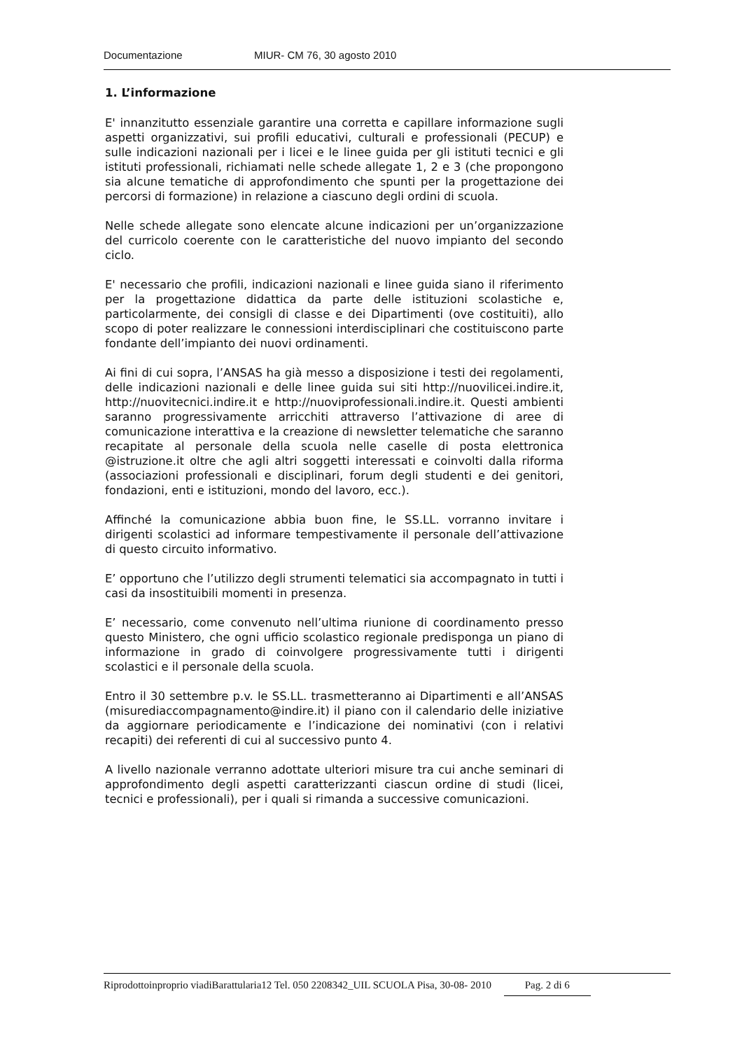Documentazione MIUR- CM 76, 30 agosto 2010
1. L’informazione
E' innanzitutto essenziale garantire una corretta e capillare informazione sugli aspetti organizzativi, sui profili educativi, culturali e professionali (PECUP) e sulle indicazioni nazionali per i licei e le linee guida per gli istituti tecnici e gli istituti professionali, richiamati nelle schede allegate 1, 2 e 3 (che propongono sia alcune tematiche di approfondimento che spunti per la progettazione dei percorsi di formazione) in relazione a ciascuno degli ordini di scuola.
Nelle schede allegate sono elencate alcune indicazioni per un’organizzazione del curricolo coerente con le caratteristiche del nuovo impianto del secondo ciclo.
E' necessario che profili, indicazioni nazionali e linee guida siano il riferimento per la progettazione didattica da parte delle istituzioni scolastiche e, particolarmente, dei consigli di classe e dei Dipartimenti (ove costituiti), allo scopo di poter realizzare le connessioni interdisciplinari che costituiscono parte fondante dell’impianto dei nuovi ordinamenti.
Ai fini di cui sopra, l’ANSAS ha già messo a disposizione i testi dei regolamenti, delle indicazioni nazionali e delle linee guida sui siti http://nuovilicei.indire.it, http://nuovitecnici.indire.it e http://nuoviprofessionali.indire.it. Questi ambienti saranno progressivamente arricchiti attraverso l’attivazione di aree di comunicazione interattiva e la creazione di newsletter telematiche che saranno recapitate al personale della scuola nelle caselle di posta elettronica @istruzione.it oltre che agli altri soggetti interessati e coinvolti dalla riforma (associazioni professionali e disciplinari, forum degli studenti e dei genitori, fondazioni, enti e istituzioni, mondo del lavoro, ecc.).
Affinché la comunicazione abbia buon fine, le SS.LL. vorranno invitare i dirigenti scolastici ad informare tempestivamente il personale dell’attivazione di questo circuito informativo.
E’ opportuno che l’utilizzo degli strumenti telematici sia accompagnato in tutti i casi da insostituibili momenti in presenza.
E’ necessario, come convenuto nell’ultima riunione di coordinamento presso questo Ministero, che ogni ufficio scolastico regionale predisponga un piano di informazione in grado di coinvolgere progressivamente tutti i dirigenti scolastici e il personale della scuola.
Entro il 30 settembre p.v. le SS.LL. trasmetteranno ai Dipartimenti e all’ANSAS (misurediaccompagnamento@indire.it) il piano con il calendario delle iniziative da aggiornare periodicamente e l’indicazione dei nominativi (con i relativi recapiti) dei referenti di cui al successivo punto 4.
A livello nazionale verranno adottate ulteriori misure tra cui anche seminari di approfondimento degli aspetti caratterizzanti ciascun ordine di studi (licei, tecnici e professionali), per i quali si rimanda a successive comunicazioni.
Riprodottoinproprio viadiBarattularia12 Tel. 050 2208342_UIL SCUOLA Pisa, 30-08- 2010 Pag. 2 di 6